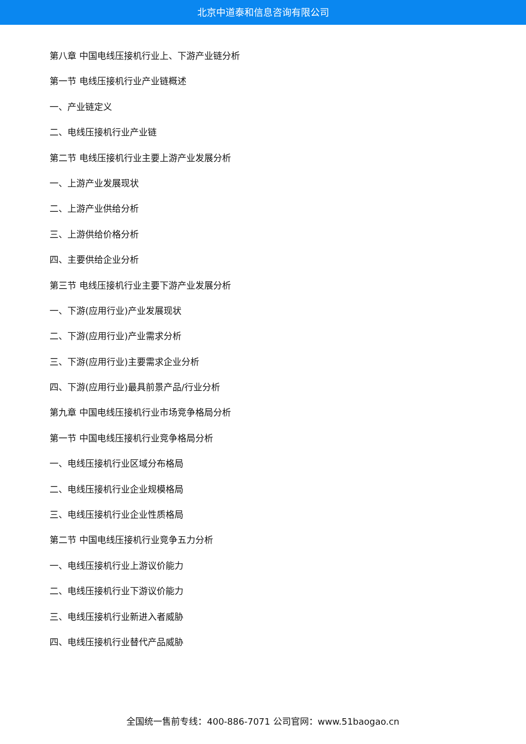北京中道泰和信息咨询有限公司
第八章 中国电线压接机行业上、下游产业链分析
第一节 电线压接机行业产业链概述
一、产业链定义
二、电线压接机行业产业链
第二节 电线压接机行业主要上游产业发展分析
一、上游产业发展现状
二、上游产业供给分析
三、上游供给价格分析
四、主要供给企业分析
第三节 电线压接机行业主要下游产业发展分析
一、下游(应用行业)产业发展现状
二、下游(应用行业)产业需求分析
三、下游(应用行业)主要需求企业分析
四、下游(应用行业)最具前景产品/行业分析
第九章 中国电线压接机行业市场竞争格局分析
第一节 中国电线压接机行业竞争格局分析
一、电线压接机行业区域分布格局
二、电线压接机行业企业规模格局
三、电线压接机行业企业性质格局
第二节 中国电线压接机行业竞争五力分析
一、电线压接机行业上游议价能力
二、电线压接机行业下游议价能力
三、电线压接机行业新进入者威胁
四、电线压接机行业替代产品威胁
全国统一售前专线：400-886-7071 公司官网：www.51baogao.cn